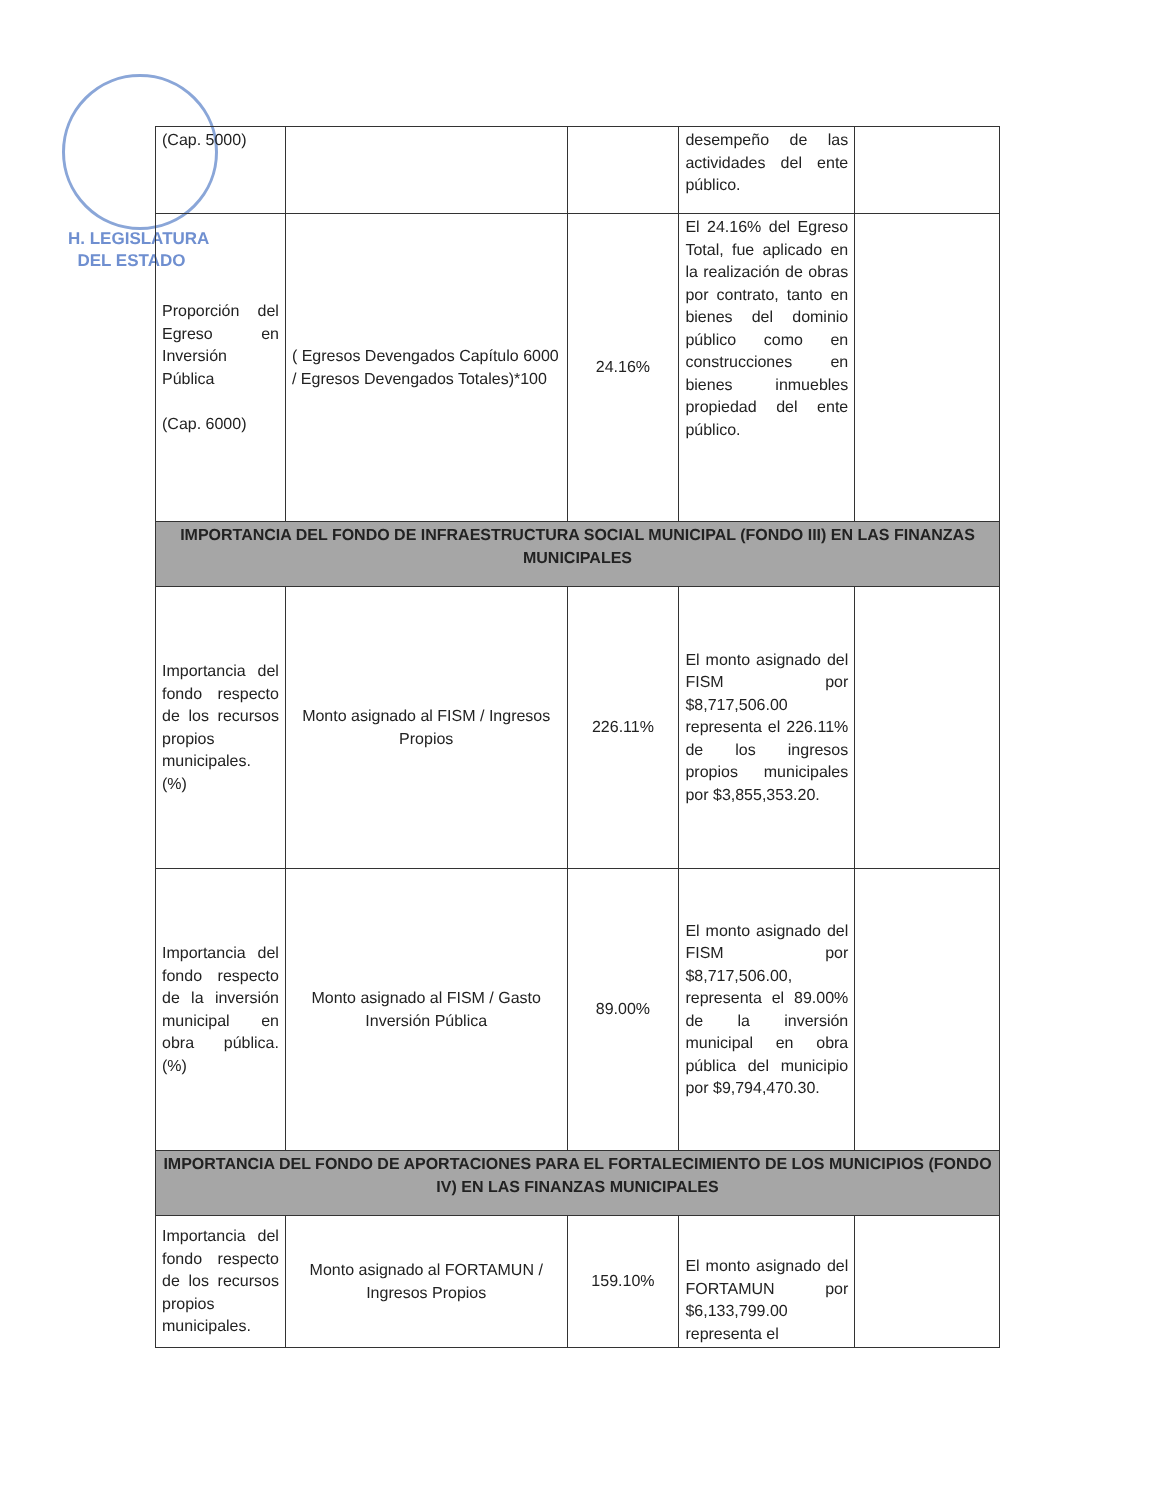H. LEGISLATURA
DEL ESTADO
| (Cap. 5000) | | | desempeño de las actividades del ente público. | |
| Proporción del Egreso en Inversión Pública (Cap. 6000) | ( Egresos Devengados Capítulo 6000 / Egresos Devengados Totales)*100 | 24.16% | El 24.16% del Egreso Total, fue aplicado en la realización de obras por contrato, tanto en bienes del dominio público como en construcciones en bienes inmuebles propiedad del ente público. | |
| IMPORTANCIA DEL FONDO DE INFRAESTRUCTURA SOCIAL MUNICIPAL (FONDO III) EN LAS FINANZAS MUNICIPALES | | | | |
| Importancia del fondo respecto de los recursos propios municipales. (%) | Monto asignado al FISM / Ingresos Propios | 226.11% | El monto asignado del FISM por $8,717,506.00 representa el 226.11% de los ingresos propios municipales por $3,855,353.20. | |
| Importancia del fondo respecto de la inversión municipal en obra pública. (%) | Monto asignado al FISM / Gasto Inversión Pública | 89.00% | El monto asignado del FISM por $8,717,506.00, representa el 89.00% de la inversión municipal en obra pública del municipio por $9,794,470.30. | |
| IMPORTANCIA DEL FONDO DE APORTACIONES PARA EL FORTALECIMIENTO DE LOS MUNICIPIOS (FONDO IV) EN LAS FINANZAS MUNICIPALES | | | | |
| Importancia del fondo respecto de los recursos propios municipales. | Monto asignado al FORTAMUN / Ingresos Propios | 159.10% | El monto asignado del FORTAMUN por $6,133,799.00 representa el | |